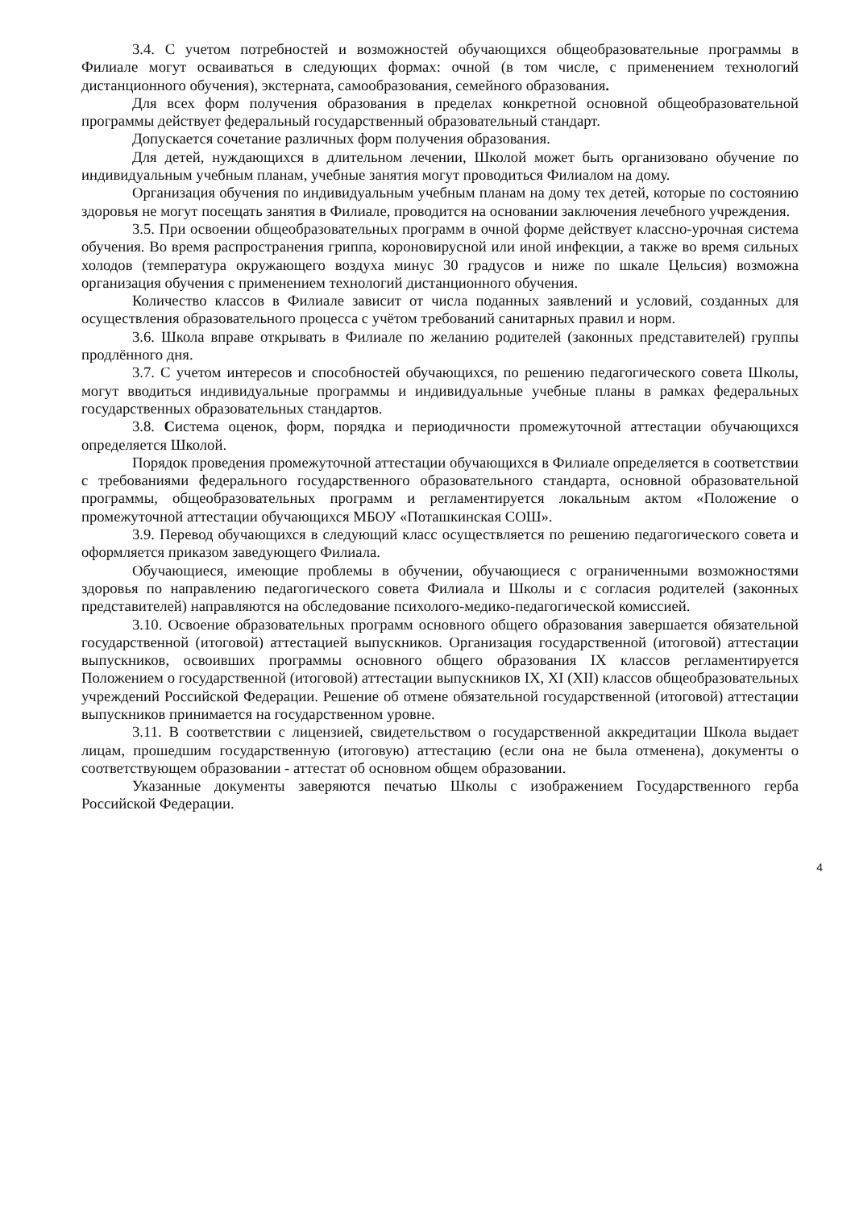3.4. С учетом потребностей и возможностей обучающихся общеобразовательные программы в Филиале могут осваиваться в следующих формах: очной (в том числе, с применением технологий дистанционного обучения), экстерната, самообразования, семейного образования.
Для всех форм получения образования в пределах конкретной основной общеобразовательной программы действует федеральный государственный образовательный стандарт.
Допускается сочетание различных форм получения образования.
Для детей, нуждающихся в длительном лечении, Школой может быть организовано обучение по индивидуальным учебным планам, учебные занятия могут проводиться Филиалом на дому.
Организация обучения по индивидуальным учебным планам на дому тех детей, которые по состоянию здоровья не могут посещать занятия в Филиале, проводится на основании заключения лечебного учреждения.
3.5. При освоении общеобразовательных программ в очной форме действует классно-урочная система обучения. Во время распространения гриппа, короновирусной или иной инфекции, а также во время сильных холодов (температура окружающего воздуха минус 30 градусов и ниже по шкале Цельсия) возможна организация обучения с применением технологий дистанционного обучения.
Количество классов в Филиале зависит от числа поданных заявлений и условий, созданных для осуществления образовательного процесса с учётом требований санитарных правил и норм.
3.6. Школа вправе открывать в Филиале по желанию родителей (законных представителей) группы продлённого дня.
3.7. С учетом интересов и способностей обучающихся, по решению педагогического совета Школы, могут вводиться индивидуальные программы и индивидуальные учебные планы в рамках федеральных государственных образовательных стандартов.
3.8. Система оценок, форм, порядка и периодичности промежуточной аттестации обучающихся определяется Школой.
Порядок проведения промежуточной аттестации обучающихся в Филиале определяется в соответствии с требованиями федерального государственного образовательного стандарта, основной образовательной программы, общеобразовательных программ и регламентируется локальным актом «Положение о промежуточной аттестации обучающихся МБОУ «Поташкинская СОШ».
3.9. Перевод обучающихся в следующий класс осуществляется по решению педагогического совета и оформляется приказом заведующего Филиала.
Обучающиеся, имеющие проблемы в обучении, обучающиеся с ограниченными возможностями здоровья по направлению педагогического совета Филиала и Школы и с согласия родителей (законных представителей) направляются на обследование психолого-медико-педагогической комиссией.
3.10. Освоение образовательных программ основного общего образования завершается обязательной государственной (итоговой) аттестацией выпускников. Организация государственной (итоговой) аттестации выпускников, освоивших программы основного общего образования IX классов регламентируется Положением о государственной (итоговой) аттестации выпускников IX, XI (XII) классов общеобразовательных учреждений Российской Федерации. Решение об отмене обязательной государственной (итоговой) аттестации выпускников принимается на государственном уровне.
3.11. В соответствии с лицензией, свидетельством о государственной аккредитации Школа выдает лицам, прошедшим государственную (итоговую) аттестацию (если она не была отменена), документы о соответствующем образовании - аттестат об основном общем образовании.
Указанные документы заверяются печатью Школы с изображением Государственного герба Российской Федерации.
4